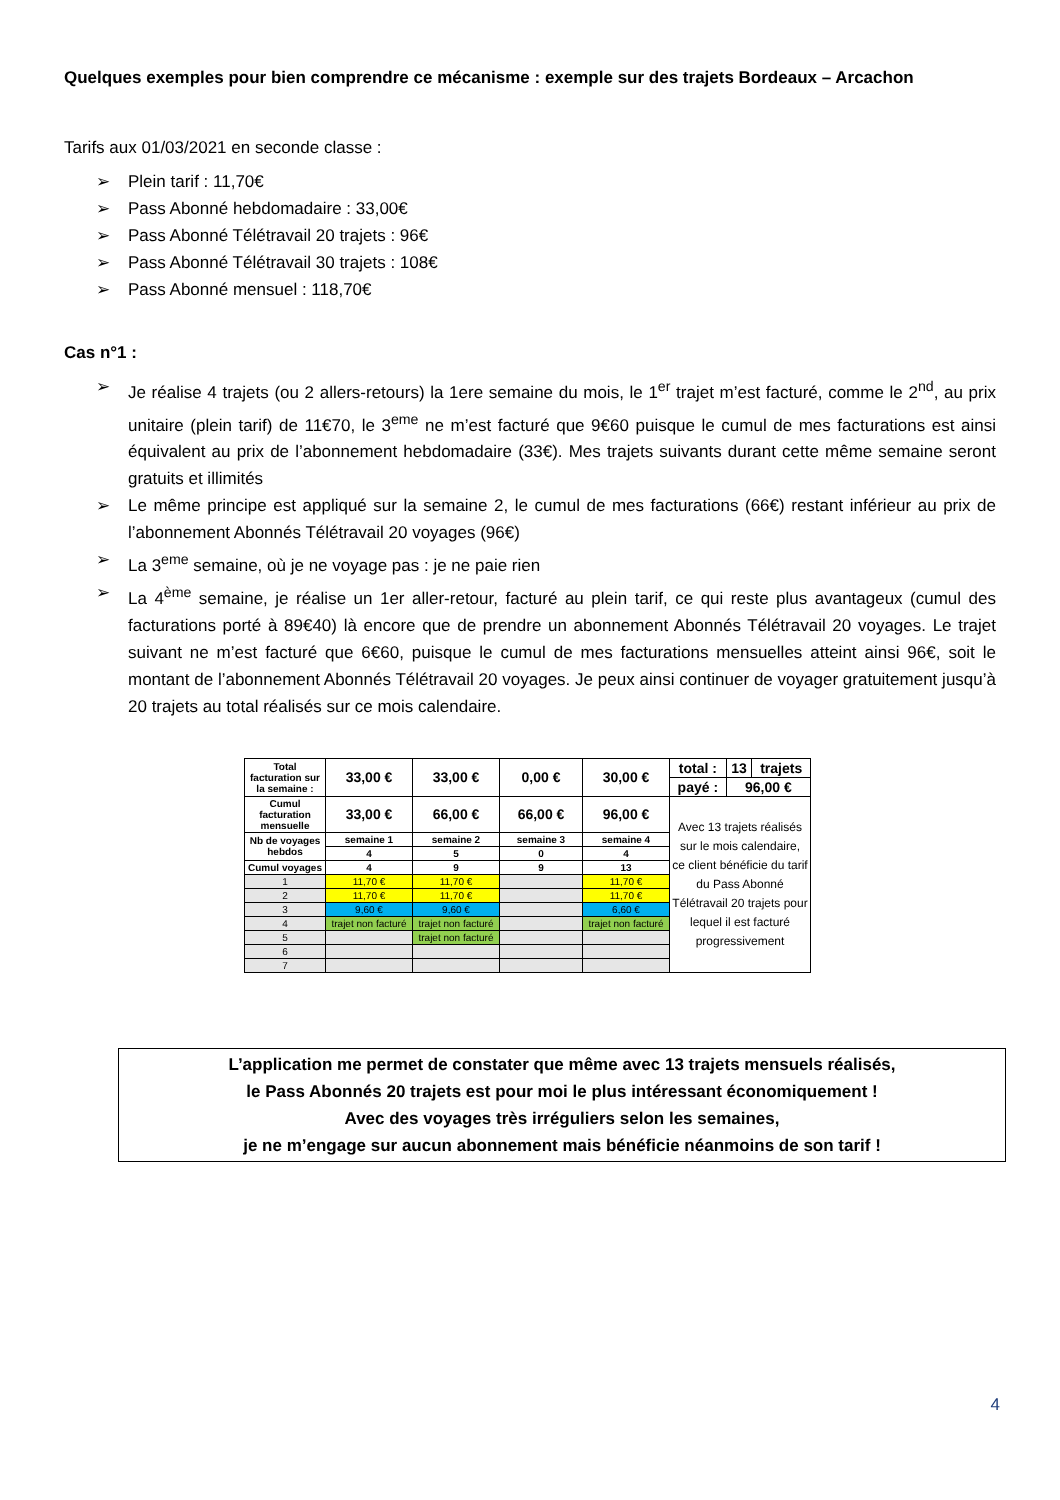Quelques exemples pour bien comprendre ce mécanisme : exemple sur des trajets Bordeaux – Arcachon
Tarifs aux 01/03/2021 en seconde classe :
➢ Plein tarif : 11,70€
➢ Pass Abonné hebdomadaire : 33,00€
➢ Pass Abonné Télétravail 20 trajets : 96€
➢ Pass Abonné Télétravail 30 trajets : 108€
➢ Pass Abonné mensuel : 118,70€
Cas n°1 :
➢ Je réalise 4 trajets (ou 2 allers-retours) la 1ere semaine du mois, le 1<sup>er</sup> trajet m’est facturé, comme le 2<sup>nd</sup>, au prix unitaire (plein tarif) de 11€70, le 3<sup>eme</sup> ne m’est facturé que 9€60 puisque le cumul de mes facturations est ainsi équivalent au prix de l’abonnement hebdomadaire (33€). Mes trajets suivants durant cette même semaine seront gratuits et illimités
➢ Le même principe est appliqué sur la semaine 2, le cumul de mes facturations (66€) restant inférieur au prix de l’abonnement Abonnés Télétravail 20 voyages (96€)
➢ La 3<sup>eme</sup> semaine, où je ne voyage pas : je ne paie rien
➢ La 4<sup>ème</sup> semaine, je réalise un 1er aller-retour, facturé au plein tarif, ce qui reste plus avantageux (cumul des facturations porté à 89€40) là encore que de prendre un abonnement Abonnés Télétravail 20 voyages. Le trajet suivant ne m’est facturé que 6€60, puisque le cumul de mes facturations mensuelles atteint ainsi 96€, soit le montant de l’abonnement Abonnés Télétravail 20 voyages. Je peux ainsi continuer de voyager gratuitement jusqu’à 20 trajets au total réalisés sur ce mois calendaire.
| Total facturation sur la semaine : | 33,00 € | 33,00 € | 0,00 € | 30,00 € | total : | 13 | trajets |
| | | | | | payé : | 96,00 € | |
| Cumul facturation mensuelle | 33,00 € | 66,00 € | 66,00 € | 96,00 € | Avec 13 trajets réalisés sur le mois calendaire, ce client bénéficie du tarif du Pass Abonné Télétravail 20 trajets pour lequel il est facturé progressivement | | |
| Nb de voyages hebdos | semaine 1 | semaine 2 | semaine 3 | semaine 4 | | | |
| | 4 | 5 | 0 | 4 | | | |
| Cumul voyages | 4 | 9 | 9 | 13 | | | |
| 1 | 11,70 € | 11,70 € | | 11,70 € | | | |
| 2 | 11,70 € | 11,70 € | | 11,70 € | | | |
| 3 | 9,60 € | 9,60 € | | 6,60 € | | | |
| 4 | trajet non facturé | trajet non facturé | | trajet non facturé | | | |
| 5 | | trajet non facturé | | | | | |
| 6 | | | | | | | |
| 7 | | | | | | | |
L’application me permet de constater que même avec 13 trajets mensuels réalisés,
le Pass Abonnés 20 trajets est pour moi le plus intéressant économiquement !
Avec des voyages très irréguliers selon les semaines,
je ne m’engage sur aucun abonnement mais bénéficie néanmoins de son tarif !
4